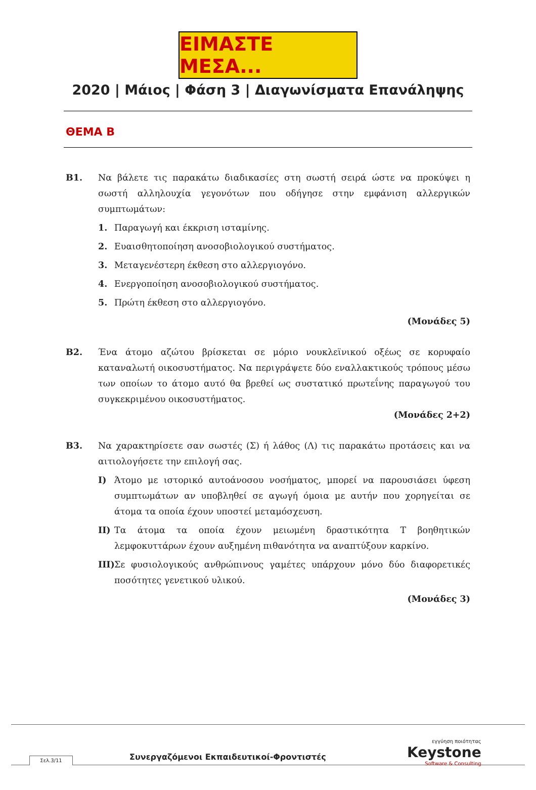ΕΙΜΑΣΤΕ ΜΕΣΑ...
2020 | Μάιος | Φάση 3 | Διαγωνίσματα Επανάληψης
ΘΕΜΑ Β
Β1. Να βάλετε τις παρακάτω διαδικασίες στη σωστή σειρά ώστε να προκύψει η σωστή αλληλουχία γεγονότων που οδήγησε στην εμφάνιση αλλεργικών συμπτωμάτων:
1. Παραγωγή και έκκριση ισταμίνης.
2. Ευαισθητοποίηση ανοσοβιολογικού συστήματος.
3. Μεταγενέστερη έκθεση στο αλλεργιογόνο.
4. Ενεργοποίηση ανοσοβιολογικού συστήματος.
5. Πρώτη έκθεση στο αλλεργιογόνο.
(Μονάδες 5)
Β2. Ένα άτομο αζώτου βρίσκεται σε μόριο νουκλεϊνικού οξέως σε κορυφαίο καταναλωτή οικοσυστήματος. Να περιγράψετε δύο εναλλακτικούς τρόπους μέσω των οποίων το άτομο αυτό θα βρεθεί ως συστατικό πρωτεΐνης παραγωγού του συγκεκριμένου οικοσυστήματος.
(Μονάδες 2+2)
Β3. Να χαρακτηρίσετε σαν σωστές (Σ) ή λάθος (Λ) τις παρακάτω προτάσεις και να αιτιολογήσετε την επιλογή σας.
I) Άτομο με ιστορικό αυτοάνοσου νοσήματος, μπορεί να παρουσιάσει ύφεση συμπτωμάτων αν υποβληθεί σε αγωγή όμοια με αυτήν που χορηγείται σε άτομα τα οποία έχουν υποστεί μεταμόσχευση.
II) Τα άτομα τα οποία έχουν μειωμένη δραστικότητα Τ βοηθητικών λεμφοκυττάρων έχουν αυξημένη πιθανότητα να αναπτύξουν καρκίνο.
III) Σε φυσιολογικούς ανθρώπινους γαμέτες υπάρχουν μόνο δύο διαφορετικές ποσότητες γενετικού υλικού.
(Μονάδες 3)
Συνεργαζόμενοι Εκπαιδευτικοί-Φροντιστές
Σελ.3/11
εγγύηση ποιότητας
Keystone
Software & Consulting